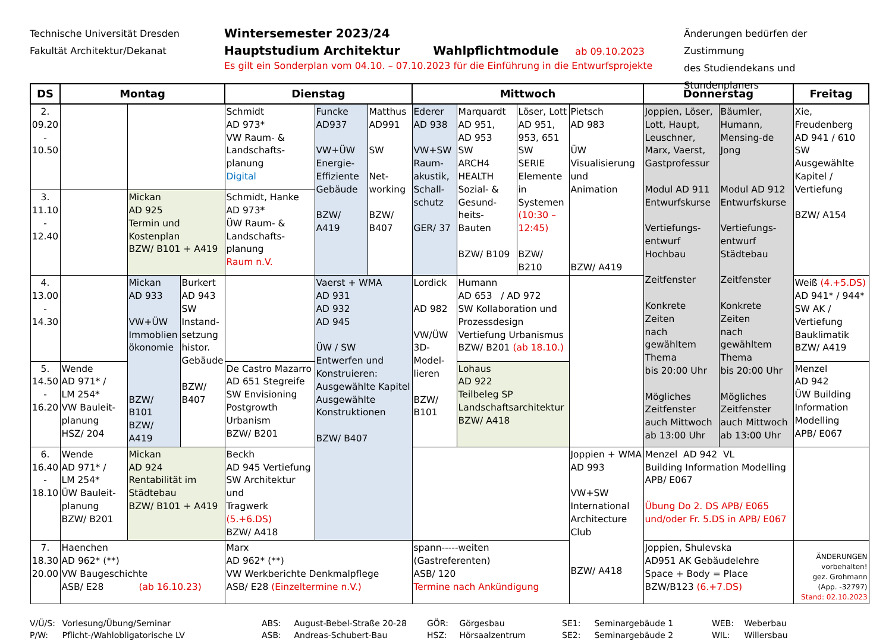Technische Universität Dresden
Fakultät Architektur/Dekanat
Wintersemester 2023/24
Hauptstudium Architektur Wahlpflichtmodule ab 09.10.2023
Es gilt ein Sonderplan vom 04.10. – 07.10.2023 für die Einführung in die Entwurfsprojekte
Änderungen bedürfen der Zustimmung
des Studiendekans und Stundenplaners
| DS | Montag | | | Dienstag | | | Mittwoch | | | | Donnerstag | | Freitag |
| --- | --- | --- | --- | --- | --- | --- | --- | --- | --- | --- | --- | --- | --- |
| 2. 09.20 - 10.50 | | | | Schmidt AD 973* VW Raum- & Landschafts- planung Digital | Funcke AD937 VW+ÜW Energie- Effiziente Gebäude BZW/ A419 | Matthus AD991 SW Net- working BZW/ B407 | Ederer AD 938 VW+SW Raum- akustik, Schall- schutz GER/ 37 | Marquardt AD 951, AD 953 SW ARCH4 HEALTH Sozial- & Gesund- heits- Bauten BZW/ B109 | Löser, Lott AD 951, 953, 651 SW SERIE Elemente in Systemen (10:30 – 12:45) BZW/ B210 | Pietsch AD 983 ÜW Visualisierung und Animation BZW/ A419 | Joppien, Löser, Lott, Haupt, Leuschner, Marx, Vaerst, Gastprofessur Modul AD 911 Entwurfskurse Vertiefungs- entwurf Hochbau Zeitfenster Konkrete Zeiten nach gewähltem Thema bis 20:00 Uhr Mögliches Zeitfenster auch Mittwoch ab 13:00 Uhr | Bäumler, Humann, Mensing-de Jong Modul AD 912 Entwurfskurse Vertiefungs- entwurf Städtebau Zeitfenster Konkrete Zeiten nach gewähltem Thema bis 20:00 Uhr Mögliches Zeitfenster auch Mittwoch ab 13:00 Uhr | Xie, Freudenberg AD 941 / 610 SW Ausgewählte Kapitel / Vertiefung BZW/ A154 |
| 3. 11.10 - 12.40 | | Mickan AD 925 Termin und Kostenplan BZW/ B101 + A419 | | Schmidt, Hanke AD 973* ÜW Raum- & Landschafts- planung Raum n.V. | | | | | | | | | |
| 4. 13.00 - 14.30 | | Mickan AD 933 VW+ÜW Immoblien ökonomie BZW/ B101 BZW/ A419 | Burkert AD 943 SW Instand- setzung histor. Gebäude BZW/ B407 | | Vaerst + WMA AD 931 AD 932 AD 945 ÜW / SW Entwerfen und Konstruieren: Ausgewählte Kapitel Ausgewählte Konstruktionen BZW/ B407 | | Lordick AD 982 VW/ÜW 3D- Model- lieren BZW/ B101 | Humann AD 653 / AD 972 SW Kollaboration und Prozessdesign Vertiefung Urbanismus BZW/ B201 (ab 18.10.) | | | | | Weiß (4.+5.DS) AD 941* / 944* SW AK / Vertiefung Bauklimatik BZW/ A419 |
| 5. 14.50 - 16.20 | Wende AD 971* / LM 254* VW Bauleit- planung HSZ/ 204 | | | De Castro Mazarro AD 651 Stegreife SW Envisioning Postgrowth Urbanism BZW/ B201 | | | | Lohaus AD 922 Teilbeleg SP Landschaftsarchitektur BZW/ A418 | | | | | Menzel AD 942 ÜW Building Information Modelling APB/ E067 |
| 6. 16.40 - 18.10 | Wende AD 971* / LM 254* ÜW Bauleit- planung BZW/ B201 | Mickan AD 924 Rentabilität im Städtebau BZW/ B101 + A419 | | Beckh AD 945 Vertiefung SW Architektur und Tragwerk (5.+6.DS) BZW/ A418 | | | | | | Joppien + WMA AD 993 VW+SW International Architecture Club BZW/ A418 | Menzel AD 942 VL Building Information Modelling APB/ E067 Übung Do 2. DS APB/ E065 und/oder Fr. 5.DS in APB/ E067 | | |
| 7. 18.30 20.00 | Haenchen AD 962* (**) VW Baugeschichte ASB/ E28 (ab 16.10.23) | | | Marx AD 962* (**) VW Werkberichte Denkmalpflege ASB/ E28 (Einzeltermine n.V.) | | | spann-----weiten (Gastreferenten) ASB/ 120 Termine nach Ankündigung | | | | Joppien, Shulevska AD951 AK Gebäudelehre Space + Body = Place BZW/B123 (6.+7.DS) | | ÄNDERUNGEN vorbehalten! gez. Grohmann (App. -32797) Stand: 02.10.2023 |
V/Ü/S: Vorlesung/Übung/Seminar
P/W: Pflicht-/Wahlobligatorische LV
ABS: August-Bebel-Straße 20-28
ASB: Andreas-Schubert-Bau
GÖR: Görgesbau
HSZ: Hörsaalzentrum
SE1: Seminargebäude 1
SE2: Seminargebäude 2
WEB: Weberbau
WIL: Willersbau